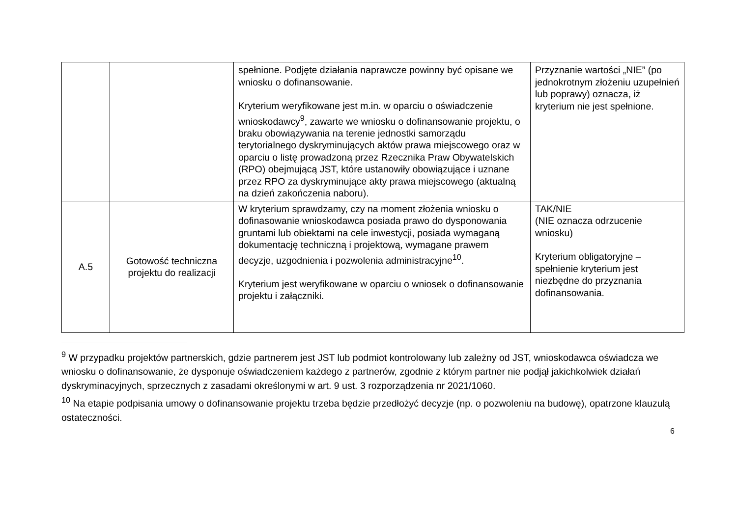| | | spełnione. Podjęte działania naprawcze powinny być opisane we wniosku o dofinansowanie. Kryterium weryfikowane jest m.in. w oparciu o oświadczenie wnioskodawcy<sup>9</sup>, zawarte we wniosku o dofinansowanie projektu, o braku obowiązywania na terenie jednostki samorządu terytorialnego dyskryminujących aktów prawa miejscowego oraz w oparciu o listę prowadzoną przez Rzecznika Praw Obywatelskich (RPO) obejmującą JST, które ustanowiły obowiązujące i uznane przez RPO za dyskryminujące akty prawa miejscowego (aktualną na dzień zakończenia naboru). | Przyznanie wartości „NIE” (po jednokrotnym złożeniu uzupełnień lub poprawy) oznacza, iż kryterium nie jest spełnione. |
| A.5 | Gotowość techniczna projektu do realizacji | W kryterium sprawdzamy, czy na moment złożenia wniosku o dofinasowanie wnioskodawca posiada prawo do dysponowania gruntami lub obiektami na cele inwestycji, posiada wymaganą dokumentację techniczną i projektową, wymagane prawem decyzje, uzgodnienia i pozwolenia administracyjne<sup>10</sup>. Kryterium jest weryfikowane w oparciu o wniosek o dofinansowanie projektu i załączniki. | TAK/NIE (NIE oznacza odrzucenie wniosku) Kryterium obligatoryjne – spełnienie kryterium jest niezbędne do przyznania dofinansowania. |
<sup>9</sup> W przypadku projektów partnerskich, gdzie partnerem jest JST lub podmiot kontrolowany lub zależny od JST, wnioskodawca oświadcza we wniosku o dofinansowanie, że dysponuje oświadczeniem każdego z partnerów, zgodnie z którym partner nie podjął jakichkolwiek działań dyskryminacyjnych, sprzecznych z zasadami określonymi w art. 9 ust. 3 rozporządzenia nr 2021/1060.
<sup>10</sup> Na etapie podpisania umowy o dofinansowanie projektu trzeba będzie przedłożyć decyzje (np. o pozwoleniu na budowę), opatrzone klauzulą ostateczności.
6